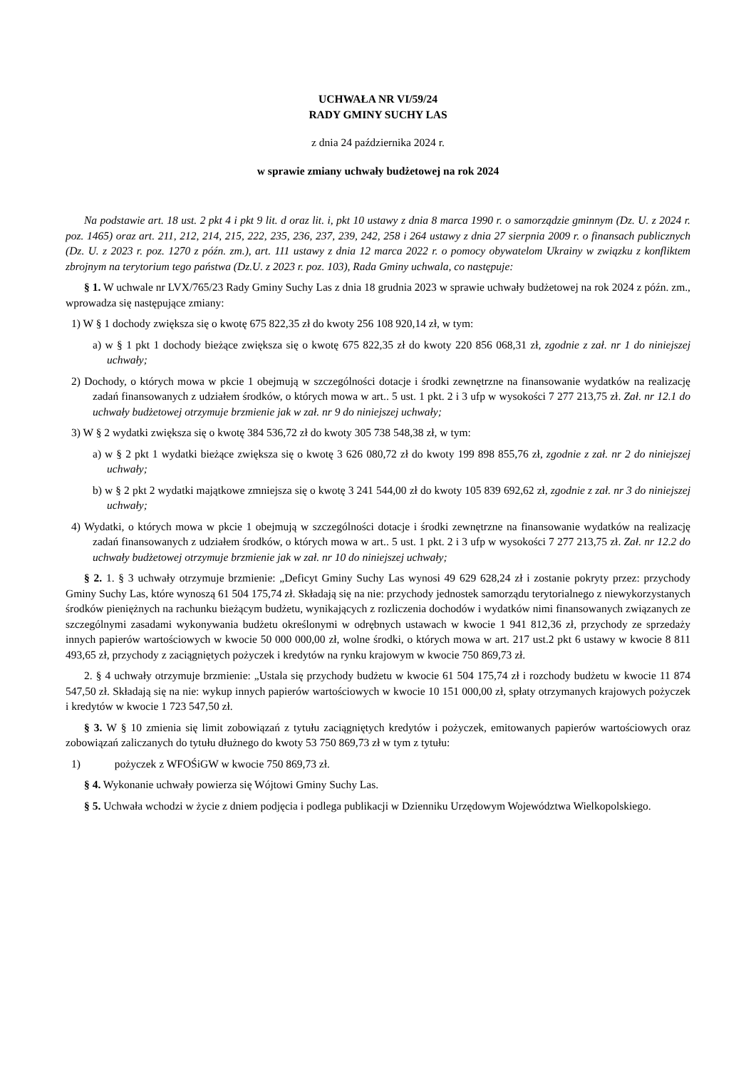UCHWAŁA NR VI/59/24
RADY GMINY SUCHY LAS
z dnia 24 października 2024 r.
w sprawie zmiany uchwały budżetowej na rok 2024
Na podstawie art. 18 ust. 2 pkt 4 i pkt 9 lit. d oraz lit. i, pkt 10 ustawy z dnia 8 marca 1990 r. o samorządzie gminnym (Dz. U. z 2024 r. poz. 1465) oraz art. 211, 212, 214, 215, 222, 235, 236, 237, 239, 242, 258 i 264 ustawy z dnia 27 sierpnia 2009 r. o finansach publicznych (Dz. U. z 2023 r. poz. 1270 z późn. zm.), art. 111 ustawy z dnia 12 marca 2022 r. o pomocy obywatelom Ukrainy w związku z konfliktem zbrojnym na terytorium tego państwa (Dz.U. z 2023 r. poz. 103), Rada Gminy uchwala, co następuje:
§ 1. W uchwale nr LVX/765/23 Rady Gminy Suchy Las z dnia 18 grudnia 2023 w sprawie uchwały budżetowej na rok 2024 z późn. zm., wprowadza się następujące zmiany:
1) W § 1 dochody zwiększa się o kwotę 675 822,35 zł do kwoty 256 108 920,14 zł, w tym:
a) w § 1 pkt 1 dochody bieżące zwiększa się o kwotę 675 822,35 zł do kwoty 220 856 068,31 zł, zgodnie z zał. nr 1 do niniejszej uchwały;
2) Dochody, o których mowa w pkcie 1 obejmują w szczególności dotacje i środki zewnętrzne na finansowanie wydatków na realizację zadań finansowanych z udziałem środków, o których mowa w art.. 5 ust. 1 pkt. 2 i 3 ufp w wysokości 7 277 213,75 zł. Zał. nr 12.1 do uchwały budżetowej otrzymuje brzmienie jak w zał. nr 9 do niniejszej uchwały;
3) W § 2 wydatki zwiększa się o kwotę 384 536,72 zł do kwoty 305 738 548,38 zł, w tym:
a) w § 2 pkt 1 wydatki bieżące zwiększa się o kwotę 3 626 080,72 zł do kwoty 199 898 855,76 zł, zgodnie z zał. nr 2 do niniejszej uchwały;
b) w § 2 pkt 2 wydatki majątkowe zmniejsza się o kwotę 3 241 544,00 zł do kwoty 105 839 692,62 zł, zgodnie z zał. nr 3 do niniejszej uchwały;
4) Wydatki, o których mowa w pkcie 1 obejmują w szczególności dotacje i środki zewnętrzne na finansowanie wydatków na realizację zadań finansowanych z udziałem środków, o których mowa w art.. 5 ust. 1 pkt. 2 i 3 ufp w wysokości 7 277 213,75 zł. Zał. nr 12.2 do uchwały budżetowej otrzymuje brzmienie jak w zał. nr 10 do niniejszej uchwały;
§ 2. 1. § 3 uchwały otrzymuje brzmienie: „Deficyt Gminy Suchy Las wynosi 49 629 628,24 zł i zostanie pokryty przez: przychody Gminy Suchy Las, które wynoszą 61 504 175,74 zł. Składają się na nie: przychody jednostek samorządu terytorialnego z niewykorzystanych środków pieniężnych na rachunku bieżącym budżetu, wynikających z rozliczenia dochodów i wydatków nimi finansowanych związanych ze szczególnymi zasadami wykonywania budżetu określonymi w odrębnych ustawach w kwocie 1 941 812,36 zł, przychody ze sprzedaży innych papierów wartościowych w kwocie 50 000 000,00 zł, wolne środki, o których mowa w art. 217 ust.2 pkt 6 ustawy w kwocie 8 811 493,65 zł, przychody z zaciągniętych pożyczek i kredytów na rynku krajowym w kwocie 750 869,73 zł.
2. § 4 uchwały otrzymuje brzmienie: „Ustala się przychody budżetu w kwocie 61 504 175,74 zł i rozchody budżetu w kwocie 11 874 547,50 zł. Składają się na nie: wykup innych papierów wartościowych w kwocie 10 151 000,00 zł, spłaty otrzymanych krajowych pożyczek i kredytów w kwocie 1 723 547,50 zł.
§ 3. W § 10 zmienia się limit zobowiązań z tytułu zaciągniętych kredytów i pożyczek, emitowanych papierów wartościowych oraz zobowiązań zaliczanych do tytułu dłużnego do kwoty 53 750 869,73 zł w tym z tytułu:
1) pożyczek z WFOŚiGW w kwocie 750 869,73 zł.
§ 4. Wykonanie uchwały powierza się Wójtowi Gminy Suchy Las.
§ 5. Uchwała wchodzi w życie z dniem podjęcia i podlega publikacji w Dzienniku Urzędowym Województwa Wielkopolskiego.